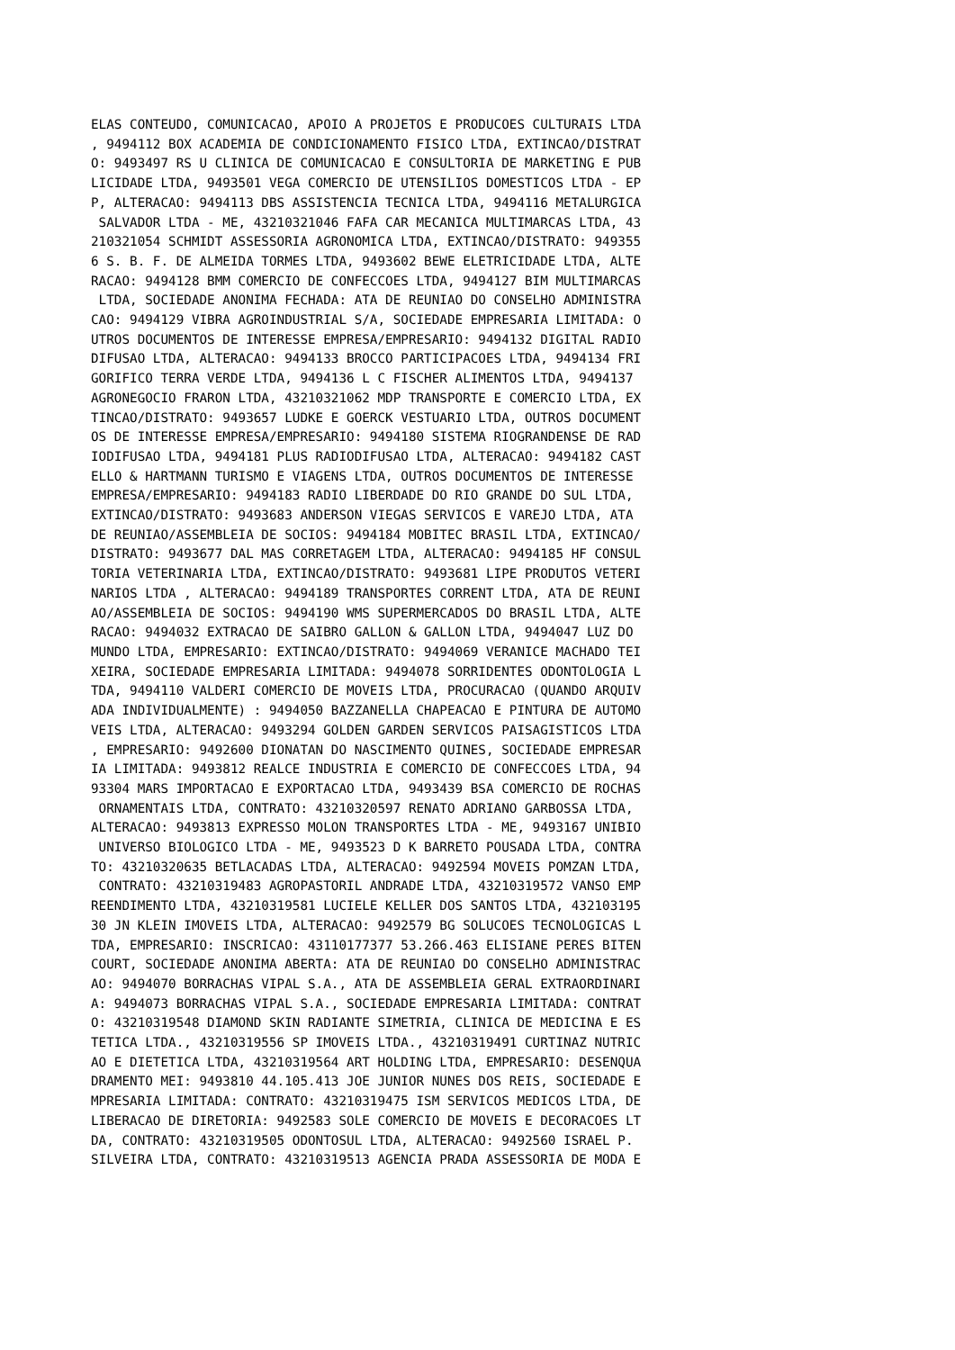ELAS CONTEUDO, COMUNICACAO, APOIO A PROJETOS E PRODUCOES CULTURAIS LTDA
, 9494112 BOX ACADEMIA DE CONDICIONAMENTO FISICO LTDA, EXTINCAO/DISTRAT
O: 9493497 RS U CLINICA DE COMUNICACAO E CONSULTORIA DE MARKETING E PUB
LICIDADE LTDA, 9493501 VEGA COMERCIO DE UTENSILIOS DOMESTICOS LTDA - EP
P, ALTERACAO: 9494113 DBS ASSISTENCIA TECNICA LTDA, 9494116 METALURGICA
 SALVADOR LTDA - ME, 43210321046 FAFA CAR MECANICA MULTIMARCAS LTDA, 43
210321054 SCHMIDT ASSESSORIA AGRONOMICA LTDA, EXTINCAO/DISTRATO: 949355
6 S. B. F. DE ALMEIDA TORMES LTDA, 9493602 BEWE ELETRICIDADE LTDA, ALTE
RACAO: 9494128 BMM COMERCIO DE CONFECCOES LTDA, 9494127 BIM MULTIMARCAS
 LTDA, SOCIEDADE ANONIMA FECHADA: ATA DE REUNIAO DO CONSELHO ADMINISTRA
CAO: 9494129 VIBRA AGROINDUSTRIAL S/A, SOCIEDADE EMPRESARIA LIMITADA: O
UTROS DOCUMENTOS DE INTERESSE EMPRESA/EMPRESARIO: 9494132 DIGITAL RADIO
DIFUSAO LTDA, ALTERACAO: 9494133 BROCCO PARTICIPACOES LTDA, 9494134 FRI
GORIFICO TERRA VERDE LTDA, 9494136 L C FISCHER ALIMENTOS LTDA, 9494137 
AGRONEGOCIO FRARON LTDA, 43210321062 MDP TRANSPORTE E COMERCIO LTDA, EX
TINCAO/DISTRATO: 9493657 LUDKE E GOERCK VESTUARIO LTDA, OUTROS DOCUMENT
OS DE INTERESSE EMPRESA/EMPRESARIO: 9494180 SISTEMA RIOGRANDENSE DE RAD
IODIFUSAO LTDA, 9494181 PLUS RADIODIFUSAO LTDA, ALTERACAO: 9494182 CAST
ELLO & HARTMANN TURISMO E VIAGENS LTDA, OUTROS DOCUMENTOS DE INTERESSE 
EMPRESA/EMPRESARIO: 9494183 RADIO LIBERDADE DO RIO GRANDE DO SUL LTDA, 
EXTINCAO/DISTRATO: 9493683 ANDERSON VIEGAS SERVICOS E VAREJO LTDA, ATA 
DE REUNIAO/ASSEMBLEIA DE SOCIOS: 9494184 MOBITEC BRASIL LTDA, EXTINCAO/
DISTRATO: 9493677 DAL MAS CORRETAGEM LTDA, ALTERACAO: 9494185 HF CONSUL
TORIA VETERINARIA LTDA, EXTINCAO/DISTRATO: 9493681 LIPE PRODUTOS VETERI
NARIOS LTDA , ALTERACAO: 9494189 TRANSPORTES CORRENT LTDA, ATA DE REUNI
AO/ASSEMBLEIA DE SOCIOS: 9494190 WMS SUPERMERCADOS DO BRASIL LTDA, ALTE
RACAO: 9494032 EXTRACAO DE SAIBRO GALLON & GALLON LTDA, 9494047 LUZ DO 
MUNDO LTDA, EMPRESARIO: EXTINCAO/DISTRATO: 9494069 VERANICE MACHADO TEI
XEIRA, SOCIEDADE EMPRESARIA LIMITADA: 9494078 SORRIDENTES ODONTOLOGIA L
TDA, 9494110 VALDERI COMERCIO DE MOVEIS LTDA, PROCURACAO (QUANDO ARQUIV
ADA INDIVIDUALMENTE) : 9494050 BAZZANELLA CHAPEACAO E PINTURA DE AUTOMO
VEIS LTDA, ALTERACAO: 9493294 GOLDEN GARDEN SERVICOS PAISAGISTICOS LTDA
, EMPRESARIO: 9492600 DIONATAN DO NASCIMENTO QUINES, SOCIEDADE EMPRESAR
IA LIMITADA: 9493812 REALCE INDUSTRIA E COMERCIO DE CONFECCOES LTDA, 94
93304 MARS IMPORTACAO E EXPORTACAO LTDA, 9493439 BSA COMERCIO DE ROCHAS
 ORNAMENTAIS LTDA, CONTRATO: 43210320597 RENATO ADRIANO GARBOSSA LTDA, 
ALTERACAO: 9493813 EXPRESSO MOLON TRANSPORTES LTDA - ME, 9493167 UNIBIO
 UNIVERSO BIOLOGICO LTDA - ME, 9493523 D K BARRETO POUSADA LTDA, CONTRA
TO: 43210320635 BETLACADAS LTDA, ALTERACAO: 9492594 MOVEIS POMZAN LTDA,
 CONTRATO: 43210319483 AGROPASTORIL ANDRADE LTDA, 43210319572 VANSO EMP
REENDIMENTO LTDA, 43210319581 LUCIELE KELLER DOS SANTOS LTDA, 432103195
30 JN KLEIN IMOVEIS LTDA, ALTERACAO: 9492579 BG SOLUCOES TECNOLOGICAS L
TDA, EMPRESARIO: INSCRICAO: 43110177377 53.266.463 ELISIANE PERES BITEN
COURT, SOCIEDADE ANONIMA ABERTA: ATA DE REUNIAO DO CONSELHO ADMINISTRAC
AO: 9494070 BORRACHAS VIPAL S.A., ATA DE ASSEMBLEIA GERAL EXTRAORDINARI
A: 9494073 BORRACHAS VIPAL S.A., SOCIEDADE EMPRESARIA LIMITADA: CONTRAT
O: 43210319548 DIAMOND SKIN RADIANTE SIMETRIA, CLINICA DE MEDICINA E ES
TETICA LTDA., 43210319556 SP IMOVEIS LTDA., 43210319491 CURTINAZ NUTRIC
AO E DIETETICA LTDA, 43210319564 ART HOLDING LTDA, EMPRESARIO: DESENQUA
DRAMENTO MEI: 9493810 44.105.413 JOE JUNIOR NUNES DOS REIS, SOCIEDADE E
MPRESARIA LIMITADA: CONTRATO: 43210319475 ISM SERVICOS MEDICOS LTDA, DE
LIBERACAO DE DIRETORIA: 9492583 SOLE COMERCIO DE MOVEIS E DECORACOES LT
DA, CONTRATO: 43210319505 ODONTOSUL LTDA, ALTERACAO: 9492560 ISRAEL P. 
SILVEIRA LTDA, CONTRATO: 43210319513 AGENCIA PRADA ASSESSORIA DE MODA E